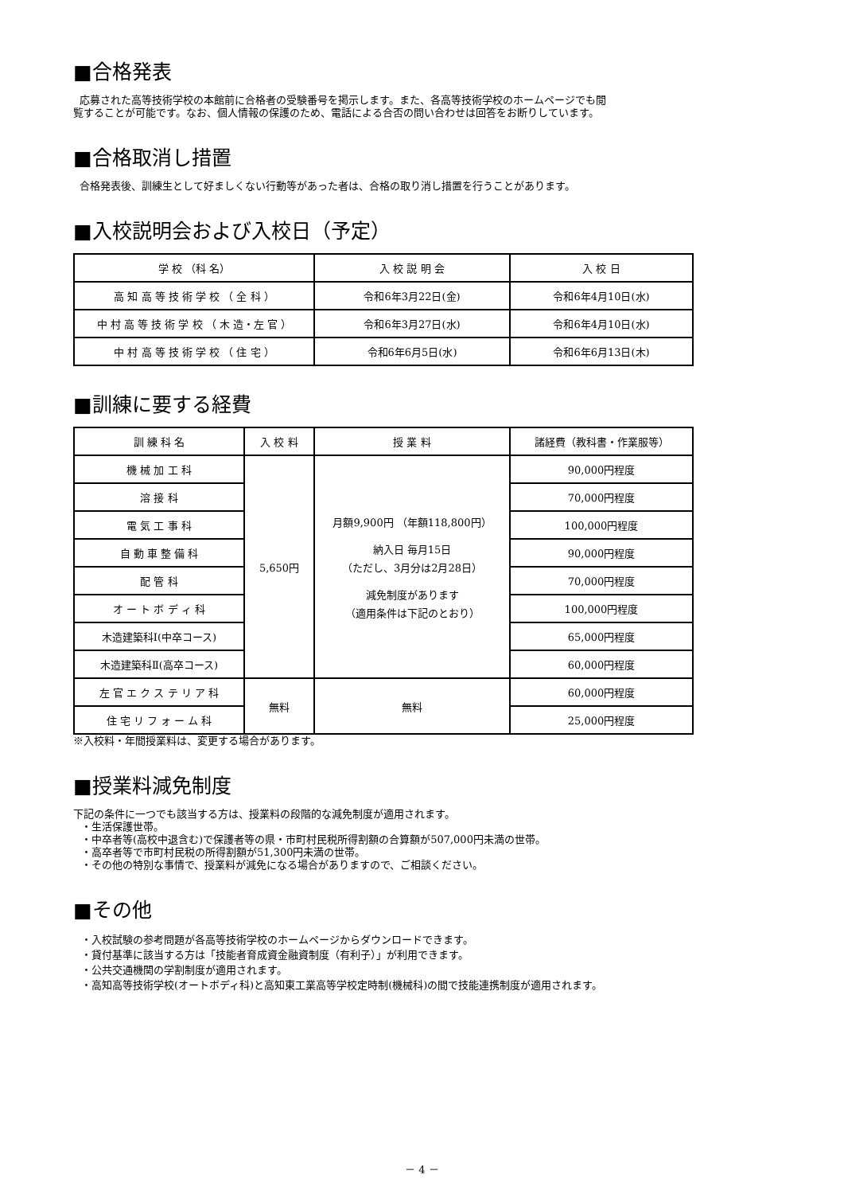■合格発表
応募された高等技術学校の本館前に合格者の受験番号を掲示します。また、各高等技術学校のホームページでも閲
覧することが可能です。なお、個人情報の保護のため、電話による合否の問い合わせは回答をお断りしています。
■合格取消し措置
合格発表後、訓練生として好ましくない行動等があった者は、合格の取り消し措置を行うことがあります。
■入校説明会および入校日（予定）
| 学 校 （科 名） | 入 校 説 明 会 | 入 校 日 |
| --- | --- | --- |
| 高 知 高 等 技 術 学 校 （ 全 科 ） | 令和6年3月22日(金) | 令和6年4月10日(水) |
| 中 村 高 等 技 術 学 校 （ 木 造・左 官 ） | 令和6年3月27日(水) | 令和6年4月10日(水) |
| 中 村 高 等 技 術 学 校 （ 住 宅 ） | 令和6年6月5日(水) | 令和6年6月13日(木) |
■訓練に要する経費
| 訓 練 科 名 | 入 校 料 | 授 業 料 | 諸経費（教科書・作業服等） |
| --- | --- | --- | --- |
| 機 械 加 工 科 | 5,650円 | 月額9,900円 （年額118,800円） 納入日 毎月15日 （ただし、3月分は2月28日） 減免制度があります （適用条件は下記のとおり） | 90,000円程度 |
| 溶 接 科 | | | 70,000円程度 |
| 電 気 工 事 科 | | | 100,000円程度 |
| 自 動 車 整 備 科 | | | 90,000円程度 |
| 配 管 科 | | | 70,000円程度 |
| オ ー ト ボ デ ィ 科 | | | 100,000円程度 |
| 木造建築科Ⅰ(中卒コース) | | | 65,000円程度 |
| 木造建築科Ⅱ(高卒コース) | | | 60,000円程度 |
| 左 官 エ ク ス テ リ ア 科 | 無料 | 無料 | 60,000円程度 |
| 住 宅 リ フ ォ ー ム 科 | | | 25,000円程度 |
※入校料・年間授業料は、変更する場合があります。
■授業料減免制度
下記の条件に一つでも該当する方は、授業料の段階的な減免制度が適用されます。
・生活保護世帯。
・中卒者等(高校中退含む)で保護者等の県・市町村民税所得割額の合算額が507,000円未満の世帯。
・高卒者等で市町村民税の所得割額が51,300円未満の世帯。
・その他の特別な事情で、授業料が減免になる場合がありますので、ご相談ください。
■その他
・入校試験の参考問題が各高等技術学校のホームページからダウンロードできます。
・貸付基準に該当する方は「技能者育成資金融資制度（有利子）」が利用できます。
・公共交通機関の学割制度が適用されます。
・高知高等技術学校(オートボディ科)と高知東工業高等学校定時制(機械科)の間で技能連携制度が適用されます。
－ 4 －